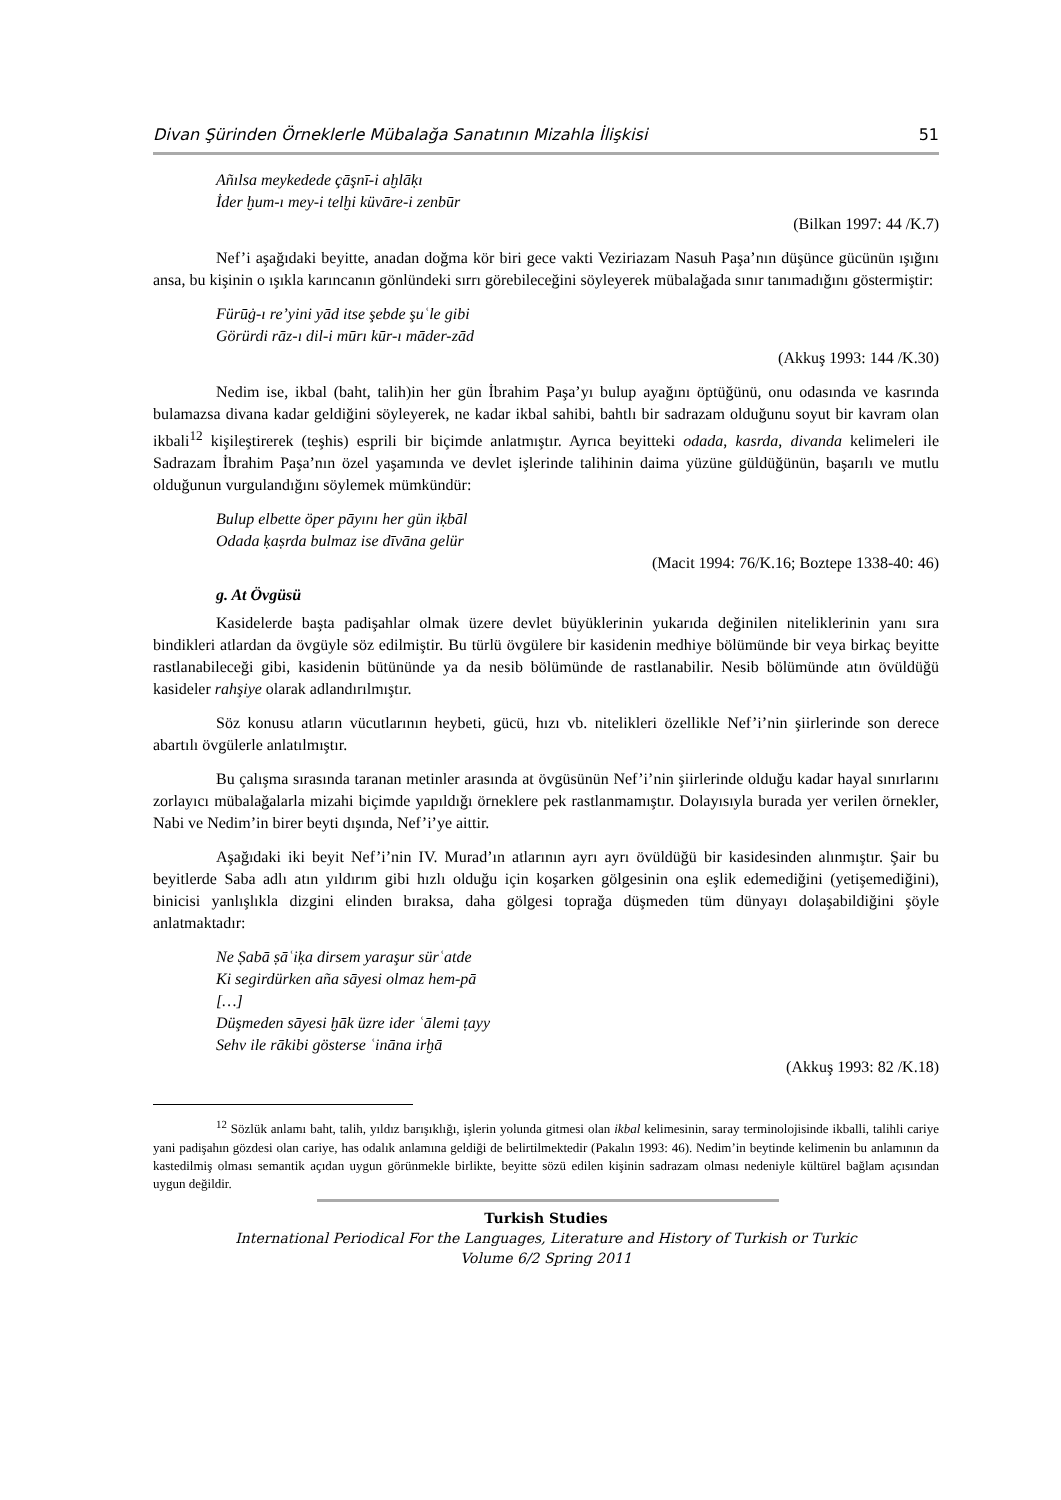Divan Şürinden Örneklerle Mübalağa Sanatının Mizahla İlişkisi 51
Añılsa meykedede çāşnī-i aḫlāḳı
İder ḫum-ı mey-i telḫi küvāre-i zenbūr
(Bilkan 1997: 44 /K.7)
Nef’i aşağıdaki beyitte, anadan doğma kör biri gece vakti Veziriazam Nasuh Paşa’nın düşünce gücünün ışığını ansa, bu kişinin o ışıkla karıncanın gönlündeki sırrı görebileceğini söyleyerek mübalağada sınır tanımadığını göstermiştir:
Fürūġ-ı re’yini yād itse şebde şuʿle gibi
Görürdi rāz-ı dil-i mūrı kūr-ı māder-zād
(Akkuş 1993: 144 /K.30)
Nedim ise, ikbal (baht, talih)in her gün İbrahim Paşa’yı bulup ayağını öptüğünü, onu odasında ve kasrında bulamazsa divana kadar geldiğini söyleyerek, ne kadar ikbal sahibi, bahtlı bir sadrazam olduğunu soyut bir kavram olan ikbali<sup>12</sup> kişileştirerek (teşhis) esprili bir biçimde anlatmıştır. Ayrıca beyitteki odada, kasrda, divanda kelimeleri ile Sadrazam İbrahim Paşa’nın özel yaşamında ve devlet işlerinde talihinin daima yüzüne güldüğünün, başarılı ve mutlu olduğunun vurgulandığını söylemek mümkündür:
Bulup elbette öper pāyını her gün iḳbāl
Odada ḳaṣrda bulmaz ise dīvāna gelür
(Macit 1994: 76/K.16; Boztepe 1338-40: 46)
g. At Övgüsü
Kasidelerde başta padişahlar olmak üzere devlet büyüklerinin yukarıda değinilen niteliklerinin yanı sıra bindikleri atlardan da övgüyle söz edilmiştir. Bu türlü övgülere bir kasidenin medhiye bölümünde bir veya birkaç beyitte rastlanabileceği gibi, kasidenin bütününde ya da nesib bölümünde de rastlanabilir. Nesib bölümünde atın övüldüğü kasideler rahşiye olarak adlandırılmıştır.
Söz konusu atların vücutlarının heybeti, gücü, hızı vb. nitelikleri özellikle Nef’i’nin şiirlerinde son derece abartılı övgülerle anlatılmıştır.
Bu çalışma sırasında taranan metinler arasında at övgüsünün Nef’i’nin şiirlerinde olduğu kadar hayal sınırlarını zorlayıcı mübalağalarla mizahi biçimde yapıldığı örneklere pek rastlanmamıştır. Dolayısıyla burada yer verilen örnekler, Nabi ve Nedim’in birer beyti dışında, Nef’i’ye aittir.
Aşağıdaki iki beyit Nef’i’nin IV. Murad’ın atlarının ayrı ayrı övüldüğü bir kasidesinden alınmıştır. Şair bu beyitlerde Saba adlı atın yıldırım gibi hızlı olduğu için koşarken gölgesinin ona eşlik edemediğini (yetişemediğini), binicisi yanlışlıkla dizgini elinden bıraksa, daha gölgesi toprağa düşmeden tüm dünyayı dolaşabildiğini şöyle anlatmaktadır:
Ne Ṣabā ṣāʿiḳa dirsem yaraşur sürʿatde
Ki segirdürken aña sāyesi olmaz hem-pā
[…]
Düşmeden sāyesi ḫāk üzre ider ʿālemi ṭayy
Sehv ile rākibi gösterse ʿināna irḫā
(Akkuş 1993: 82 /K.18)
<sup>12</sup> Sözlük anlamı baht, talih, yıldız barışıklığı, işlerin yolunda gitmesi olan ikbal kelimesinin, saray terminolojisinde ikballi, talihli cariye yani padişahın gözdesi olan cariye, has odalık anlamına geldiği de belirtilmektedir (Pakalın 1993: 46). Nedim’in beytinde kelimenin bu anlamının da kastedilmiş olması semantik açıdan uygun görünmekle birlikte, beyitte sözü edilen kişinin sadrazam olması nedeniyle kültürel bağlam açısından uygun değildir.
Turkish Studies
International Periodical For the Languages, Literature and History of Turkish or Turkic
Volume 6/2 Spring 2011